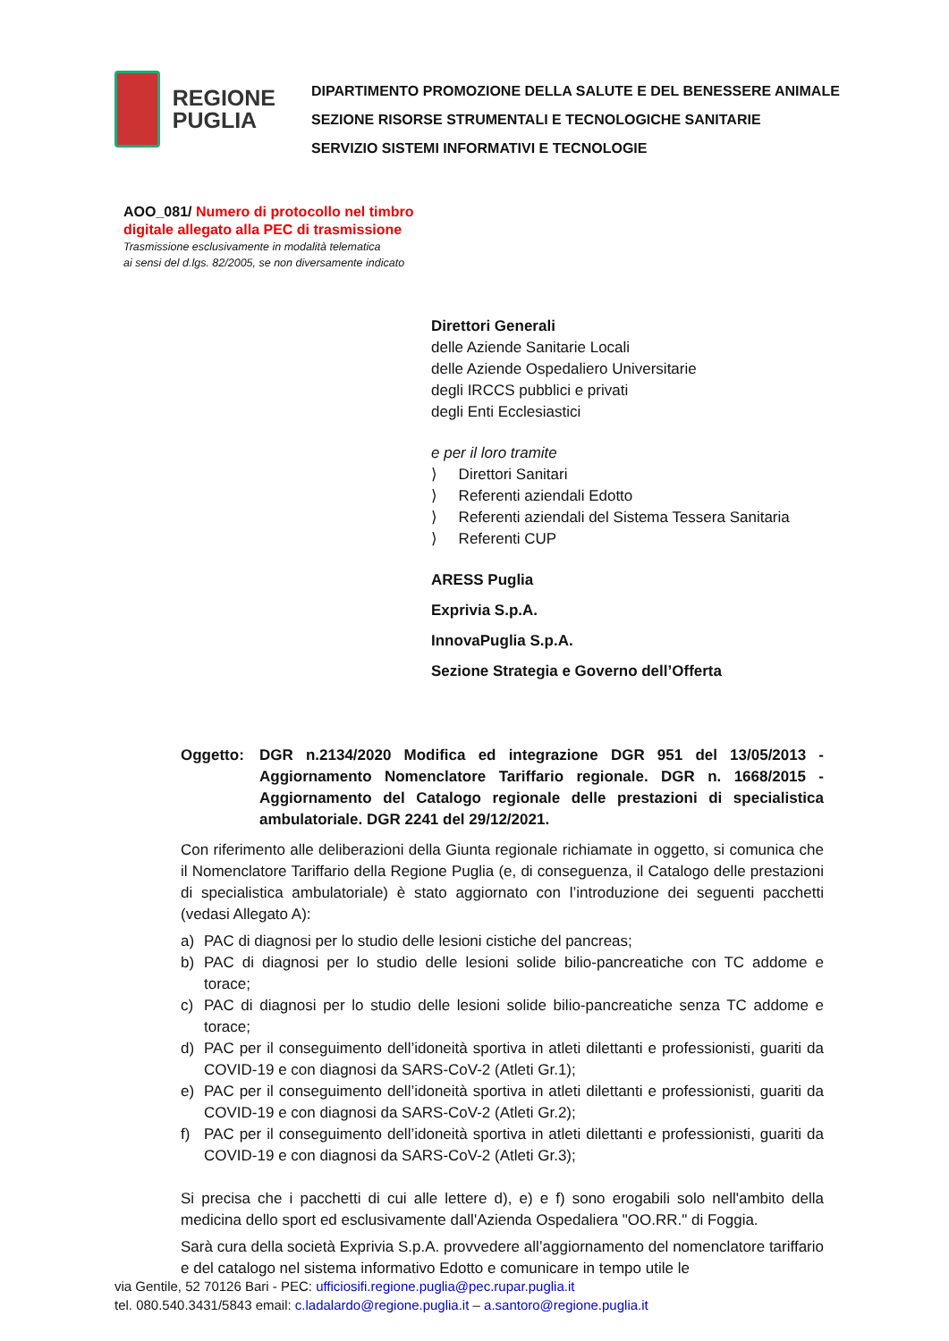REGIONE
PUGLIA
DIPARTIMENTO PROMOZIONE DELLA SALUTE E DEL BENESSERE ANIMALE
SEZIONE RISORSE STRUMENTALI E TECNOLOGICHE SANITARIE
SERVIZIO SISTEMI INFORMATIVI E TECNOLOGIE
AOO_081/ Numero di protocollo nel timbro digitale allegato alla PEC di trasmissione
Trasmissione esclusivamente in modalità telematica
ai sensi del d.lgs. 82/2005, se non diversamente indicato
Direttori Generali
delle Aziende Sanitarie Locali
delle Aziende Ospedaliero Universitarie
degli IRCCS pubblici e privati
degli Enti Ecclesiastici
e per il loro tramite
⟩ Direttori Sanitari
⟩ Referenti aziendali Edotto
⟩ Referenti aziendali del Sistema Tessera Sanitaria
⟩ Referenti CUP
ARESS Puglia
Exprivia S.p.A.
InnovaPuglia S.p.A.
Sezione Strategia e Governo dell’Offerta
Oggetto: DGR n.2134/2020 Modifica ed integrazione DGR 951 del 13/05/2013 - Aggiornamento Nomenclatore Tariffario regionale. DGR n. 1668/2015 - Aggiornamento del Catalogo regionale delle prestazioni di specialistica ambulatoriale. DGR 2241 del 29/12/2021.
Con riferimento alle deliberazioni della Giunta regionale richiamate in oggetto, si comunica che il Nomenclatore Tariffario della Regione Puglia (e, di conseguenza, il Catalogo delle prestazioni di specialistica ambulatoriale) è stato aggiornato con l’introduzione dei seguenti pacchetti (vedasi Allegato A):
a) PAC di diagnosi per lo studio delle lesioni cistiche del pancreas;
b) PAC di diagnosi per lo studio delle lesioni solide bilio-pancreatiche con TC addome e torace;
c) PAC di diagnosi per lo studio delle lesioni solide bilio-pancreatiche senza TC addome e torace;
d) PAC per il conseguimento dell’idoneità sportiva in atleti dilettanti e professionisti, guariti da COVID-19 e con diagnosi da SARS-CoV-2 (Atleti Gr.1);
e) PAC per il conseguimento dell’idoneità sportiva in atleti dilettanti e professionisti, guariti da COVID-19 e con diagnosi da SARS-CoV-2 (Atleti Gr.2);
f) PAC per il conseguimento dell’idoneità sportiva in atleti dilettanti e professionisti, guariti da COVID-19 e con diagnosi da SARS-CoV-2 (Atleti Gr.3);
Si precisa che i pacchetti di cui alle lettere d), e) e f) sono erogabili solo nell'ambito della medicina dello sport ed esclusivamente dall'Azienda Ospedaliera "OO.RR." di Foggia.
Sarà cura della società Exprivia S.p.A. provvedere all’aggiornamento del nomenclatore tariffario e del catalogo nel sistema informativo Edotto e comunicare in tempo utile le
via Gentile, 52 70126 Bari - PEC: ufficiosifi.regione.puglia@pec.rupar.puglia.it
tel. 080.540.3431/5843 email: c.ladalardo@regione.puglia.it – a.santoro@regione.puglia.it